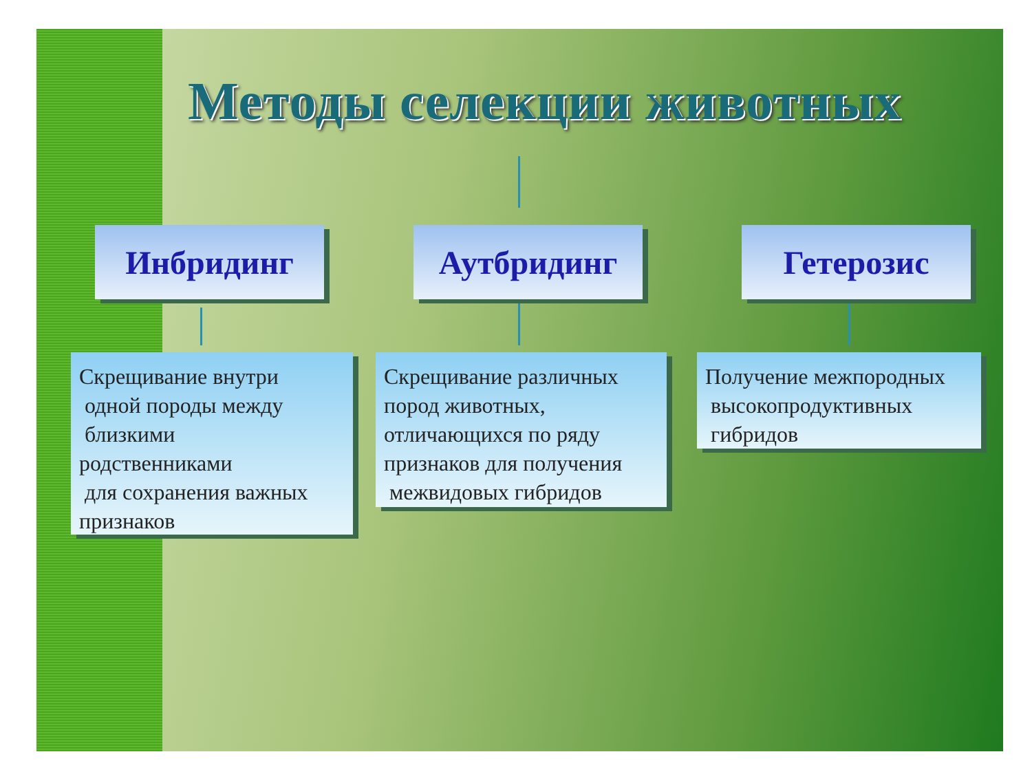Методы селекции животных
Инбридинг Аутбридинг Гетерозис
Скрещивание внутри
одной породы между
близкими
родственниками
для сохранения важных
признаков
Скрещивание различных
пород животных,
отличающихся по ряду
признаков для получения
межвидовых гибридов
Получение межпородных
высокопродуктивных
гибридов